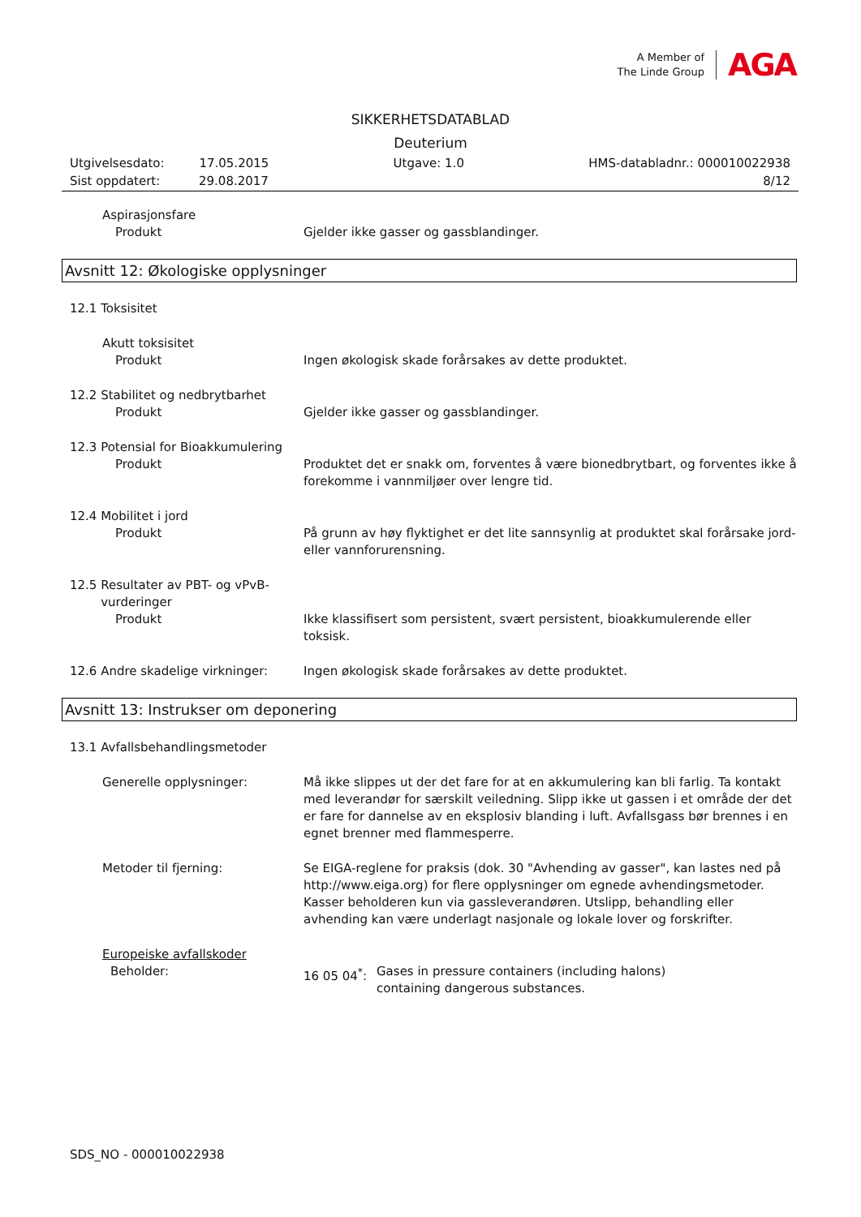A Member of
The Linde Group
AGA
SIKKERHETSDATABLAD
Deuterium
Utgivelsesdato: 17.05.2015 Utgave: 1.0 HMS-databladnr.: 000010022938
Sist oppdatert: 29.08.2017 8/12
Aspirasjonsfare
Produkt Gjelder ikke gasser og gassblandinger.
Avsnitt 12: Økologiske opplysninger
12.1 Toksisitet
Akutt toksisitet
Produkt Ingen økologisk skade forårsakes av dette produktet.
12.2 Stabilitet og nedbrytbarhet
Produkt Gjelder ikke gasser og gassblandinger.
12.3 Potensial for Bioakkumulering
Produkt Produktet det er snakk om, forventes å være bionedbrytbart, og forventes ikke å forekomme i vannmiljøer over lengre tid.
12.4 Mobilitet i jord
Produkt På grunn av høy flyktighet er det lite sannsynlig at produktet skal forårsake jord- eller vannforurensning.
12.5 Resultater av PBT- og vPvB-
vurderinger
Produkt Ikke klassifisert som persistent, svært persistent, bioakkumulerende eller toksisk.
12.6 Andre skadelige virkninger: Ingen økologisk skade forårsakes av dette produktet.
Avsnitt 13: Instrukser om deponering
13.1 Avfallsbehandlingsmetoder
Generelle opplysninger: Må ikke slippes ut der det fare for at en akkumulering kan bli farlig. Ta kontakt med leverandør for særskilt veiledning. Slipp ikke ut gassen i et område der det er fare for dannelse av en eksplosiv blanding i luft. Avfallsgass bør brennes i en egnet brenner med flammesperre.
Metoder til fjerning: Se EIGA-reglene for praksis (dok. 30 "Avhending av gasser", kan lastes ned på http://www.eiga.org) for flere opplysninger om egnede avhendingsmetoder. Kasser beholderen kun via gassleverandøren. Utslipp, behandling eller avhending kan være underlagt nasjonale og lokale lover og forskrifter.
Europeiske avfallskoder
Beholder: 16 05 04<sup>*</sup>: Gases in pressure containers (including halons) containing dangerous substances.
SDS_NO - 000010022938